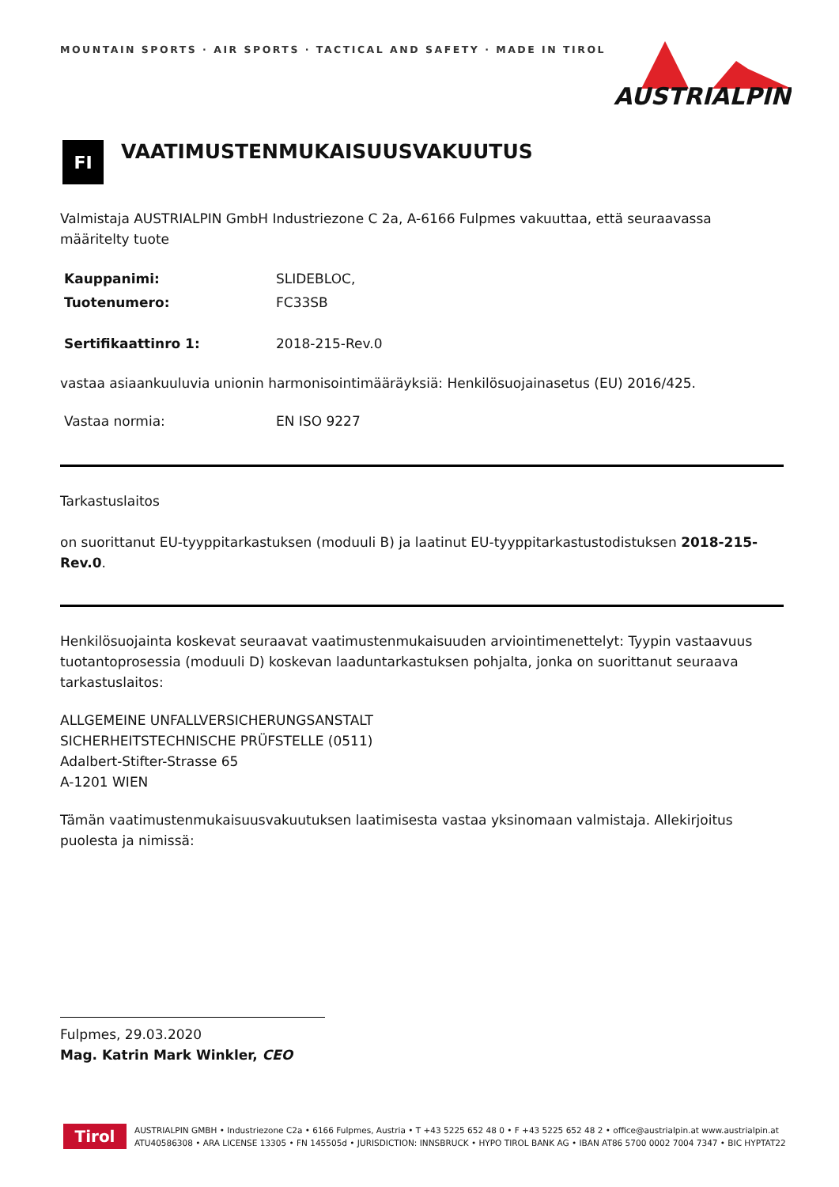MOUNTAIN SPORTS · AIR SPORTS · TACTICAL AND SAFETY · MADE IN TIROL
AUSTRIALPIN
FI
VAATIMUSTENMUKAISUUSVAKUUTUS
Valmistaja AUSTRIALPIN GmbH Industriezone C 2a, A-6166 Fulpmes vakuuttaa, että seuraavassa määritelty tuote
Kauppanimi: SLIDEBLOC,
Tuotenumero: FC33SB
Sertifikaattinro 1: 2018-215-Rev.0
vastaa asiaankuuluvia unionin harmonisointimääräyksiä: Henkilösuojainasetus (EU) 2016/425.
Vastaa normia: EN ISO 9227
Tarkastuslaitos
on suorittanut EU-tyyppitarkastuksen (moduuli B) ja laatinut EU-tyyppitarkastustodistuksen 2018-215-Rev.0.
Henkilösuojainta koskevat seuraavat vaatimustenmukaisuuden arviointimenettelyt: Tyypin vastaavuus tuotantoprosessia (moduuli D) koskevan laaduntarkastuksen pohjalta, jonka on suorittanut seuraava tarkastuslaitos:
ALLGEMEINE UNFALLVERSICHERUNGSANSTALT
SICHERHEITSTECHNISCHE PRÜFSTELLE (0511)
Adalbert-Stifter-Strasse 65
A-1201 WIEN
Tämän vaatimustenmukaisuusvakuutuksen laatimisesta vastaa yksinomaan valmistaja. Allekirjoitus puolesta ja nimissä:
Fulpmes, 29.03.2020
Mag. Katrin Mark Winkler, CEO
Tirol
AUSTRIALPIN GMBH • Industriezone C2a • 6166 Fulpmes, Austria • T +43 5225 652 48 0 • F +43 5225 652 48 2 • office@austrialpin.at www.austrialpin.at
ATU40586308 • ARA LICENSE 13305 • FN 145505d • JURISDICTION: INNSBRUCK • HYPO TIROL BANK AG • IBAN AT86 5700 0002 7004 7347 • BIC HYPTAT22